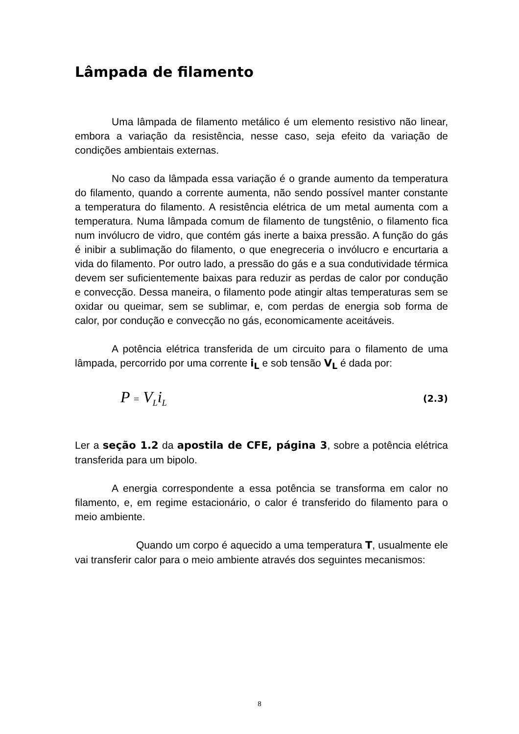Lâmpada de filamento
Uma lâmpada de filamento metálico é um elemento resistivo não linear, embora a variação da resistência, nesse caso, seja efeito da variação de condições ambientais externas.
No caso da lâmpada essa variação é o grande aumento da temperatura do filamento, quando a corrente aumenta, não sendo possível manter constante a temperatura do filamento. A resistência elétrica de um metal aumenta com a temperatura. Numa lâmpada comum de filamento de tungstênio, o filamento fica num invólucro de vidro, que contém gás inerte a baixa pressão. A função do gás é inibir a sublimação do filamento, o que enegreceria o invólucro e encurtaria a vida do filamento. Por outro lado, a pressão do gás e a sua condutividade térmica devem ser suficientemente baixas para reduzir as perdas de calor por condução e convecção. Dessa maneira, o filamento pode atingir altas temperaturas sem se oxidar ou queimar, sem se sublimar, e, com perdas de energia sob forma de calor, por condução e convecção no gás, economicamente aceitáveis.
A potência elétrica transferida de um circuito para o filamento de uma lâmpada, percorrido por uma corrente i<sub>L</sub> e sob tensão V<sub>L</sub> é dada por:
P = V<sub>L</sub>i<sub>L</sub> (2.3)
Ler a seção 1.2 da apostila de CFE, página 3, sobre a potência elétrica transferida para um bipolo.
A energia correspondente a essa potência se transforma em calor no filamento, e, em regime estacionário, o calor é transferido do filamento para o meio ambiente.
Quando um corpo é aquecido a uma temperatura T, usualmente ele vai transferir calor para o meio ambiente através dos seguintes mecanismos:
8